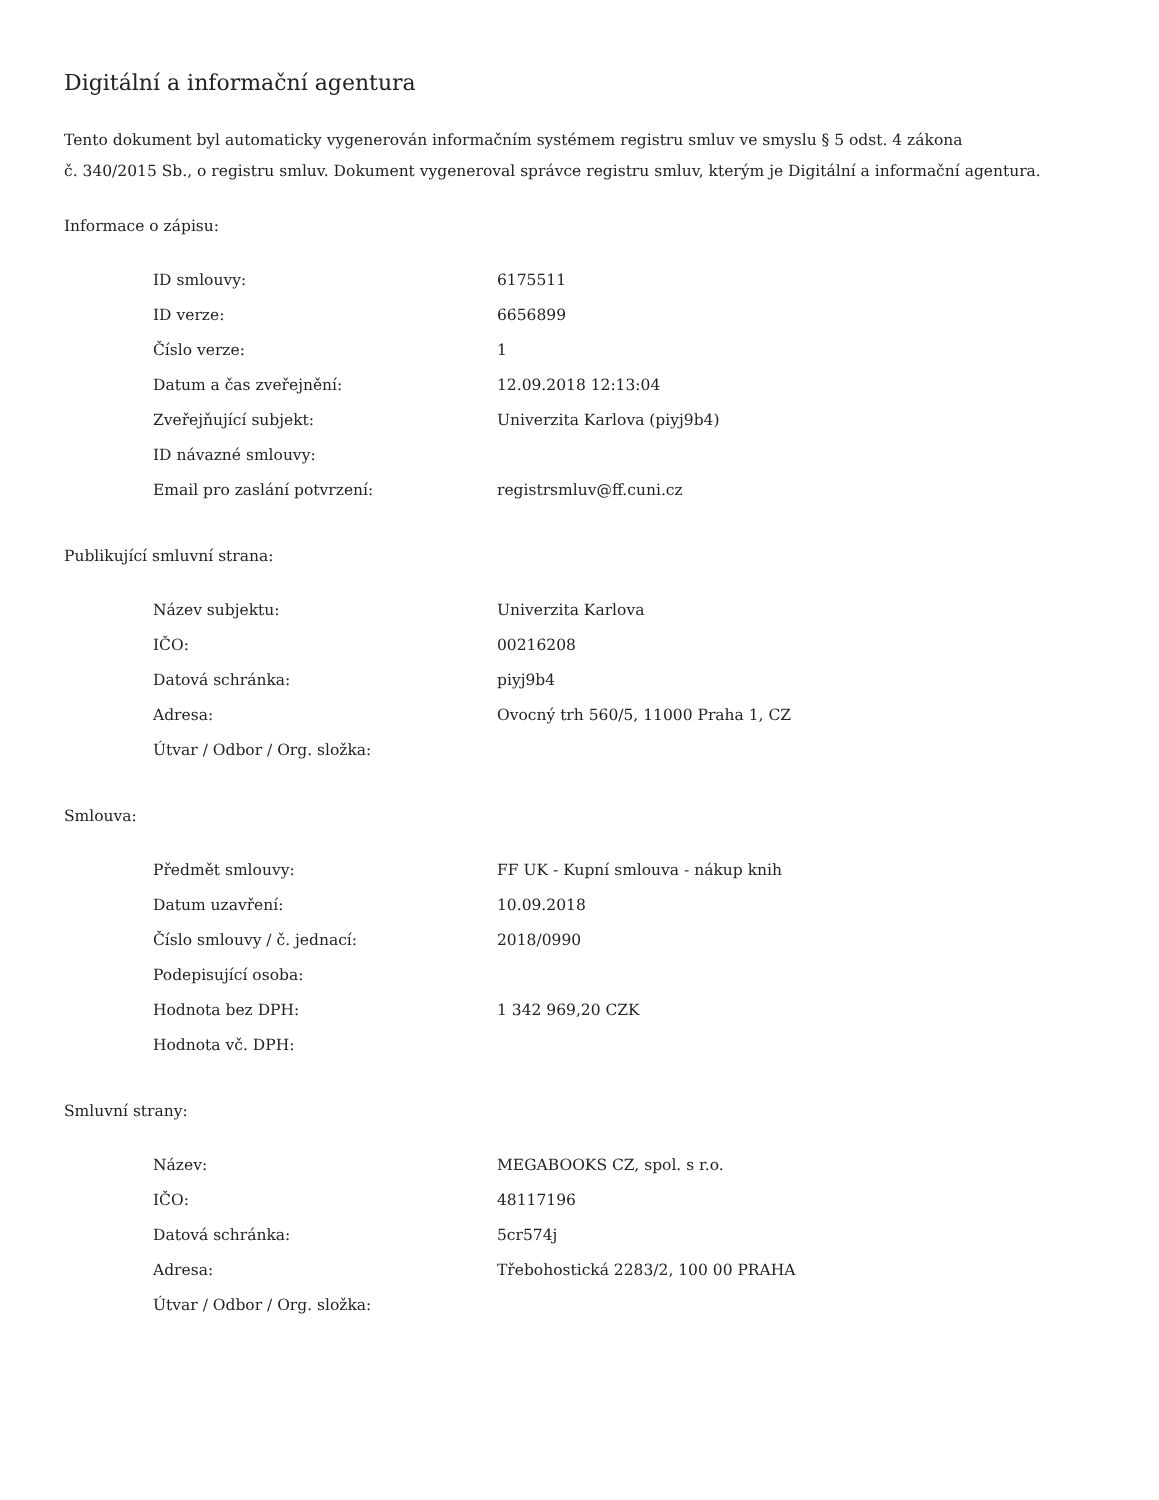Digitální a informační agentura
Tento dokument byl automaticky vygenerován informačním systémem registru smluv ve smyslu § 5 odst. 4 zákona
č. 340/2015 Sb., o registru smluv. Dokument vygeneroval správce registru smluv, kterým je Digitální a informační agentura.
Informace o zápisu:
| ID smlouvy: | 6175511 |
| ID verze: | 6656899 |
| Číslo verze: | 1 |
| Datum a čas zveřejnění: | 12.09.2018 12:13:04 |
| Zveřejňující subjekt: | Univerzita Karlova (piyj9b4) |
| ID návazné smlouvy: | |
| Email pro zaslání potvrzení: | registrsmluv@ff.cuni.cz |
Publikující smluvní strana:
| Název subjektu: | Univerzita Karlova |
| IČO: | 00216208 |
| Datová schránka: | piyj9b4 |
| Adresa: | Ovocný trh 560/5, 11000 Praha 1, CZ |
| Útvar / Odbor / Org. složka: | |
Smlouva:
| Předmět smlouvy: | FF UK - Kupní smlouva - nákup knih |
| Datum uzavření: | 10.09.2018 |
| Číslo smlouvy / č. jednací: | 2018/0990 |
| Podepisující osoba: | |
| Hodnota bez DPH: | 1 342 969,20 CZK |
| Hodnota vč. DPH: | |
Smluvní strany:
| Název: | MEGABOOKS CZ, spol. s r.o. |
| IČO: | 48117196 |
| Datová schránka: | 5cr574j |
| Adresa: | Třebohostická 2283/2, 100 00 PRAHA |
| Útvar / Odbor / Org. složka: | |